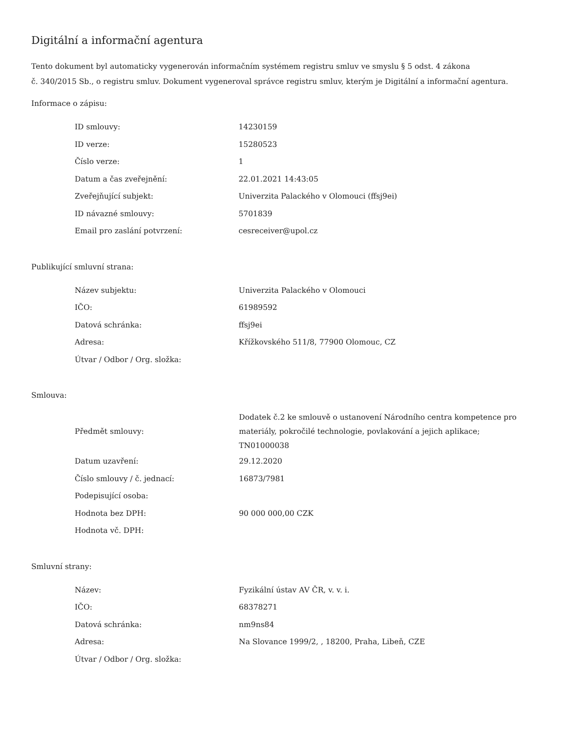Digitální a informační agentura
Tento dokument byl automaticky vygenerován informačním systémem registru smluv ve smyslu § 5 odst. 4 zákona
č. 340/2015 Sb., o registru smluv. Dokument vygeneroval správce registru smluv, kterým je Digitální a informační agentura.
Informace o zápisu:
| ID smlouvy: | 14230159 |
| ID verze: | 15280523 |
| Číslo verze: | 1 |
| Datum a čas zveřejnění: | 22.01.2021 14:43:05 |
| Zveřejňující subjekt: | Univerzita Palackého v Olomouci (ffsj9ei) |
| ID návazné smlouvy: | 5701839 |
| Email pro zaslání potvrzení: | cesreceiver@upol.cz |
Publikující smluvní strana:
| Název subjektu: | Univerzita Palackého v Olomouci |
| IČO: | 61989592 |
| Datová schránka: | ffsj9ei |
| Adresa: | Křížkovského 511/8, 77900 Olomouc, CZ |
| Útvar / Odbor / Org. složka: | |
Smlouva:
| Předmět smlouvy: | Dodatek č.2 ke smlouvě o ustanovení Národního centra kompetence pro materiály, pokročilé technologie, povlakování a jejich aplikace; TN01000038 |
| Datum uzavření: | 29.12.2020 |
| Číslo smlouvy / č. jednací: | 16873/7981 |
| Podepisující osoba: | |
| Hodnota bez DPH: | 90 000 000,00 CZK |
| Hodnota vč. DPH: | |
Smluvní strany:
| Název: | Fyzikální ústav AV ČR, v. v. i. |
| IČO: | 68378271 |
| Datová schránka: | nm9ns84 |
| Adresa: | Na Slovance 1999/2, , 18200, Praha, Libeň, CZE |
| Útvar / Odbor / Org. složka: | |